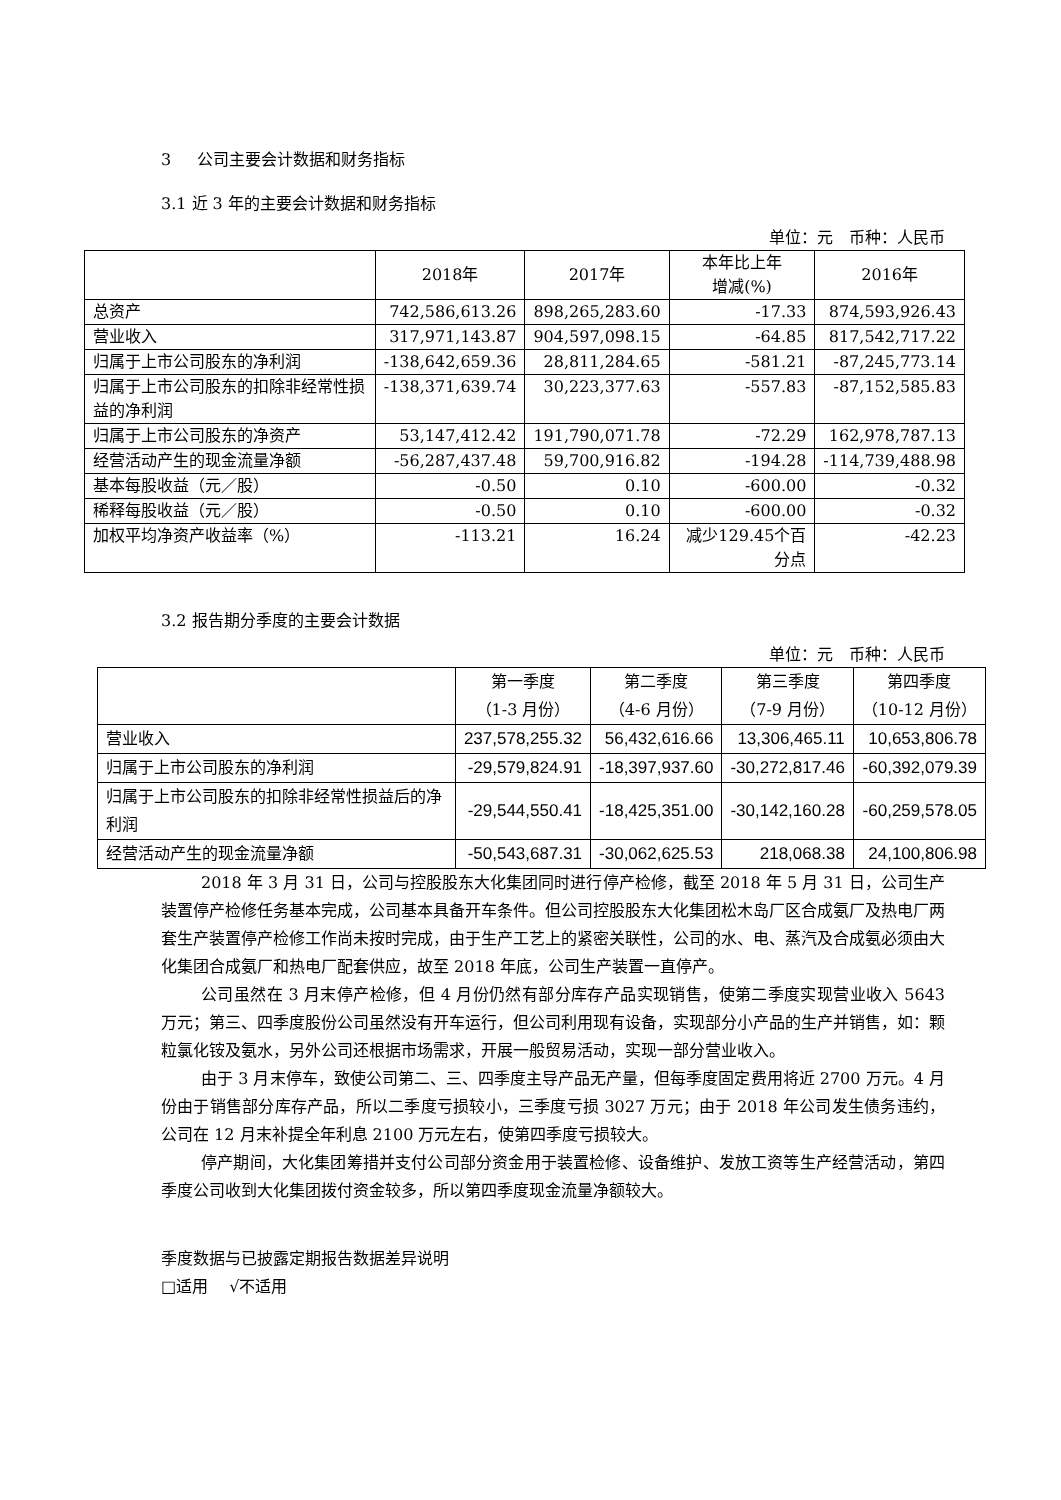3 公司主要会计数据和财务指标
3.1 近 3 年的主要会计数据和财务指标
单位：元　币种：人民币
| | 2018年 | 2017年 | 本年比上年 增减(%) | 2016年 |
| --- | --- | --- | --- | --- |
| 总资产 | 742,586,613.26 | 898,265,283.60 | -17.33 | 874,593,926.43 |
| 营业收入 | 317,971,143.87 | 904,597,098.15 | -64.85 | 817,542,717.22 |
| 归属于上市公司股东的净利润 | -138,642,659.36 | 28,811,284.65 | -581.21 | -87,245,773.14 |
| 归属于上市公司股东的扣除非经常性损益的净利润 | -138,371,639.74 | 30,223,377.63 | -557.83 | -87,152,585.83 |
| 归属于上市公司股东的净资产 | 53,147,412.42 | 191,790,071.78 | -72.29 | 162,978,787.13 |
| 经营活动产生的现金流量净额 | -56,287,437.48 | 59,700,916.82 | -194.28 | -114,739,488.98 |
| 基本每股收益（元／股） | -0.50 | 0.10 | -600.00 | -0.32 |
| 稀释每股收益（元／股） | -0.50 | 0.10 | -600.00 | -0.32 |
| 加权平均净资产收益率（%） | -113.21 | 16.24 | 减少129.45个百分点 | -42.23 |
3.2 报告期分季度的主要会计数据
单位：元　币种：人民币
| | 第一季度 （1-3 月份） | 第二季度 （4-6 月份） | 第三季度 （7-9 月份） | 第四季度 （10-12 月份） |
| --- | --- | --- | --- | --- |
| 营业收入 | 237,578,255.32 | 56,432,616.66 | 13,306,465.11 | 10,653,806.78 |
| 归属于上市公司股东的净利润 | -29,579,824.91 | -18,397,937.60 | -30,272,817.46 | -60,392,079.39 |
| 归属于上市公司股东的扣除非经常性损益后的净利润 | -29,544,550.41 | -18,425,351.00 | -30,142,160.28 | -60,259,578.05 |
| 经营活动产生的现金流量净额 | -50,543,687.31 | -30,062,625.53 | 218,068.38 | 24,100,806.98 |
2018 年 3 月 31 日，公司与控股股东大化集团同时进行停产检修，截至 2018 年 5 月 31 日，公司生产装置停产检修任务基本完成，公司基本具备开车条件。但公司控股股东大化集团松木岛厂区合成氨厂及热电厂两套生产装置停产检修工作尚未按时完成，由于生产工艺上的紧密关联性，公司的水、电、蒸汽及合成氨必须由大化集团合成氨厂和热电厂配套供应，故至 2018 年底，公司生产装置一直停产。
公司虽然在 3 月末停产检修，但 4 月份仍然有部分库存产品实现销售，使第二季度实现营业收入 5643 万元；第三、四季度股份公司虽然没有开车运行，但公司利用现有设备，实现部分小产品的生产并销售，如：颗粒氯化铵及氨水，另外公司还根据市场需求，开展一般贸易活动，实现一部分营业收入。
由于 3 月末停车，致使公司第二、三、四季度主导产品无产量，但每季度固定费用将近 2700 万元。4 月份由于销售部分库存产品，所以二季度亏损较小，三季度亏损 3027 万元；由于 2018 年公司发生债务违约，公司在 12 月末补提全年利息 2100 万元左右，使第四季度亏损较大。
停产期间，大化集团筹措并支付公司部分资金用于装置检修、设备维护、发放工资等生产经营活动，第四季度公司收到大化集团拨付资金较多，所以第四季度现金流量净额较大。
季度数据与已披露定期报告数据差异说明
□适用　 √不适用